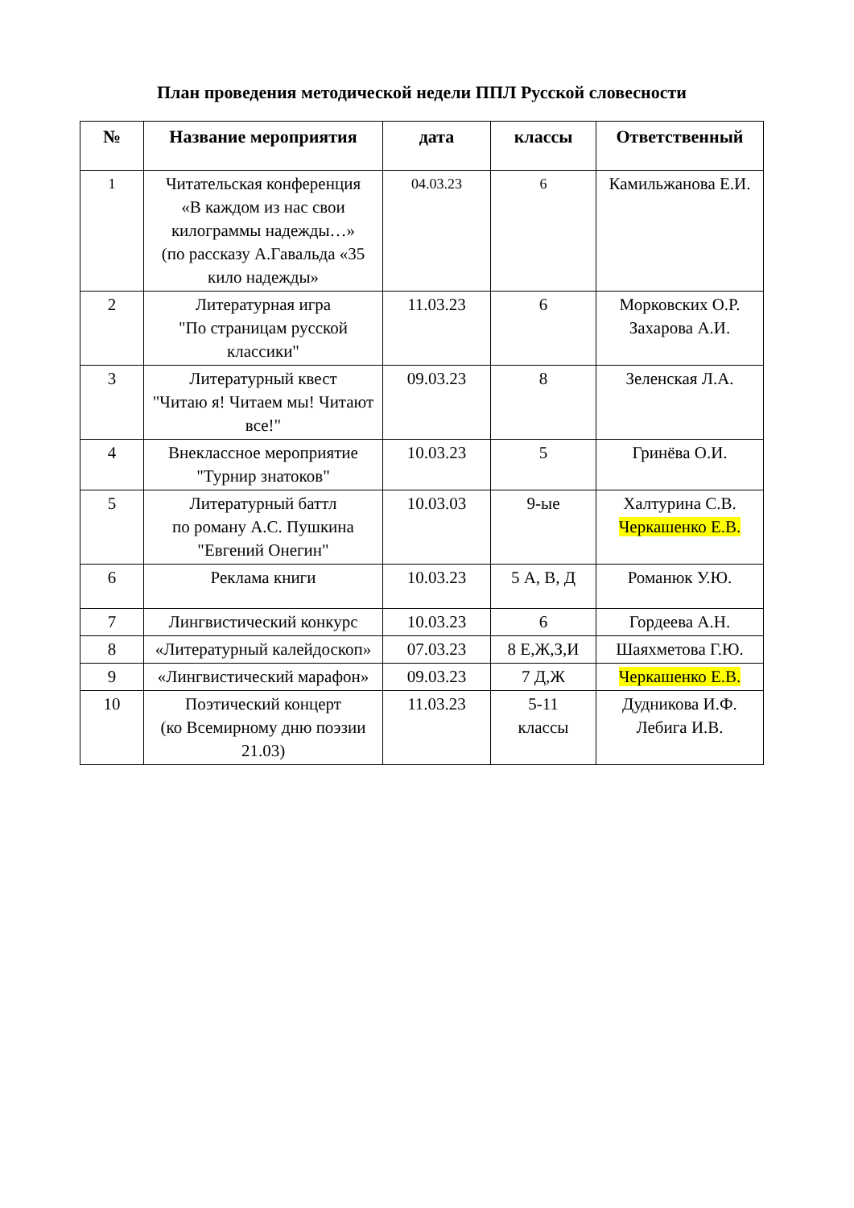План проведения методической недели ППЛ Русской словесности
| № | Название мероприятия | дата | классы | Ответственный |
| --- | --- | --- | --- | --- |
| 1 | Читательская конференция «В каждом из нас свои килограммы надежды…» (по рассказу А.Гавальда «35 кило надежды» | 04.03.23 | 6 | Камильжанова Е.И. |
| 2 | Литературная игра "По страницам русской классики" | 11.03.23 | 6 | Морковских О.Р. Захарова А.И. |
| 3 | Литературный квест "Читаю я! Читаем мы! Читают все!" | 09.03.23 | 8 | Зеленская Л.А. |
| 4 | Внеклассное мероприятие "Турнир знатоков" | 10.03.23 | 5 | Гринёва О.И. |
| 5 | Литературный баттл по роману А.С. Пушкина "Евгений Онегин" | 10.03.03 | 9-ые | Халтурина С.В. Черкашенко Е.В. |
| 6 | Реклама книги | 10.03.23 | 5 А, В, Д | Романюк У.Ю. |
| 7 | Лингвистический конкурс | 10.03.23 | 6 | Гордеева А.Н. |
| 8 | «Литературный калейдоскоп» | 07.03.23 | 8 Е,Ж,З,И | Шаяхметова Г.Ю. |
| 9 | «Лингвистический марафон» | 09.03.23 | 7 Д,Ж | Черкашенко Е.В. |
| 10 | Поэтический концерт (ко Всемирному дню поэзии 21.03) | 11.03.23 | 5-11 классы | Дудникова И.Ф. Лебига И.В. |